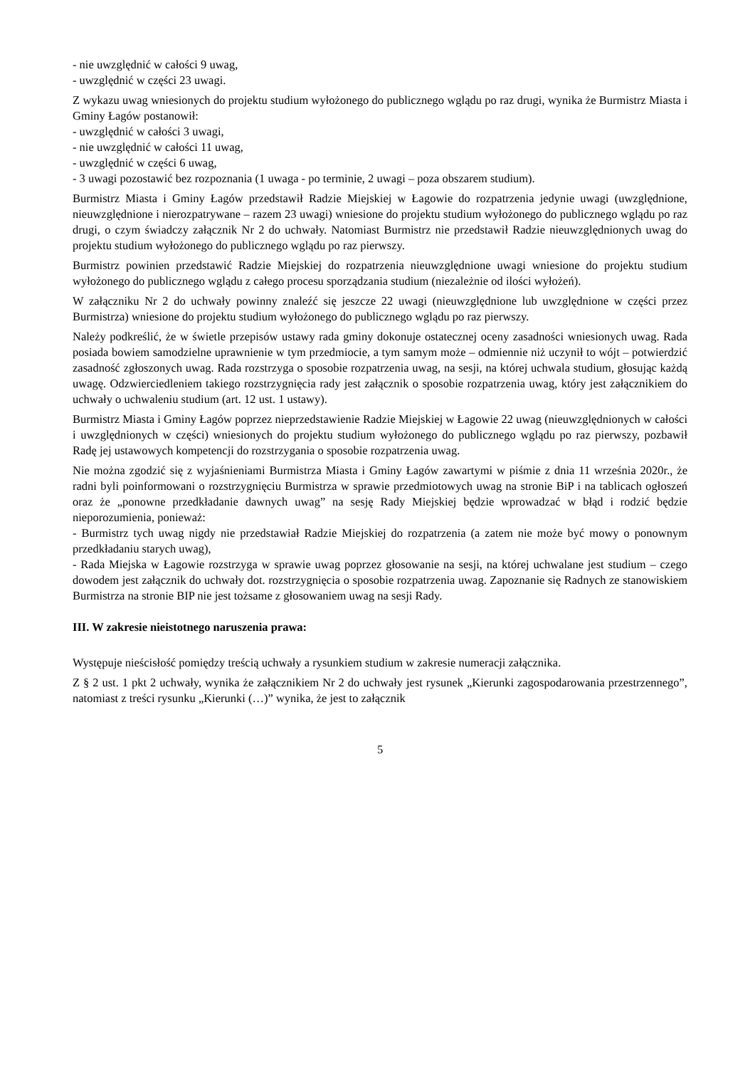- nie uwzględnić w całości 9 uwag,
- uwzględnić w części 23 uwagi.
Z wykazu uwag wniesionych do projektu studium wyłożonego do publicznego wglądu po raz drugi, wynika że Burmistrz Miasta i Gminy Łagów postanowił:
- uwzględnić w całości 3 uwagi,
- nie uwzględnić w całości 11 uwag,
- uwzględnić w części 6 uwag,
- 3 uwagi pozostawić bez rozpoznania (1 uwaga - po terminie, 2 uwagi – poza obszarem studium).
Burmistrz Miasta i Gminy Łagów przedstawił Radzie Miejskiej w Łagowie do rozpatrzenia jedynie uwagi (uwzględnione, nieuwzględnione i nierozpatrywane – razem 23 uwagi) wniesione do projektu studium wyłożonego do publicznego wglądu po raz drugi, o czym świadczy załącznik Nr 2 do uchwały. Natomiast Burmistrz nie przedstawił Radzie nieuwzględnionych uwag do projektu studium wyłożonego do publicznego wglądu po raz pierwszy.
Burmistrz powinien przedstawić Radzie Miejskiej do rozpatrzenia nieuwzględnione uwagi wniesione do projektu studium wyłożonego do publicznego wglądu z całego procesu sporządzania studium (niezależnie od ilości wyłożeń).
W załączniku Nr 2 do uchwały powinny znaleźć się jeszcze 22 uwagi (nieuwzględnione lub uwzględnione w części przez Burmistrza) wniesione do projektu studium wyłożonego do publicznego wglądu po raz pierwszy.
Należy podkreślić, że w świetle przepisów ustawy rada gminy dokonuje ostatecznej oceny zasadności wniesionych uwag. Rada posiada bowiem samodzielne uprawnienie w tym przedmiocie, a tym samym może – odmiennie niż uczynił to wójt – potwierdzić zasadność zgłoszonych uwag. Rada rozstrzyga o sposobie rozpatrzenia uwag, na sesji, na której uchwala studium, głosując każdą uwagę. Odzwierciedleniem takiego rozstrzygnięcia rady jest załącznik o sposobie rozpatrzenia uwag, który jest załącznikiem do uchwały o uchwaleniu studium (art. 12 ust. 1 ustawy).
Burmistrz Miasta i Gminy Łagów poprzez nieprzedstawienie Radzie Miejskiej w Łagowie 22 uwag (nieuwzględnionych w całości i uwzględnionych w części) wniesionych do projektu studium wyłożonego do publicznego wglądu po raz pierwszy, pozbawił Radę jej ustawowych kompetencji do rozstrzygania o sposobie rozpatrzenia uwag.
Nie można zgodzić się z wyjaśnieniami Burmistrza Miasta i Gminy Łagów zawartymi w piśmie z dnia 11 września 2020r., że radni byli poinformowani o rozstrzygnięciu Burmistrza w sprawie przedmiotowych uwag na stronie BiP i na tablicach ogłoszeń oraz że „ponowne przedkładanie dawnych uwag” na sesję Rady Miejskiej będzie wprowadzać w błąd i rodzić będzie nieporozumienia, ponieważ:
- Burmistrz tych uwag nigdy nie przedstawiał Radzie Miejskiej do rozpatrzenia (a zatem nie może być mowy o ponownym przedkładaniu starych uwag),
- Rada Miejska w Łagowie rozstrzyga w sprawie uwag poprzez głosowanie na sesji, na której uchwalane jest studium – czego dowodem jest załącznik do uchwały dot. rozstrzygnięcia o sposobie rozpatrzenia uwag. Zapoznanie się Radnych ze stanowiskiem Burmistrza na stronie BIP nie jest tożsame z głosowaniem uwag na sesji Rady.
III. W zakresie nieistotnego naruszenia prawa:
Występuje nieścisłość pomiędzy treścią uchwały a rysunkiem studium w zakresie numeracji załącznika.
Z § 2 ust. 1 pkt 2 uchwały, wynika że załącznikiem Nr 2 do uchwały jest rysunek „Kierunki zagospodarowania przestrzennego”, natomiast z treści rysunku „Kierunki (…)” wynika, że jest to załącznik
5